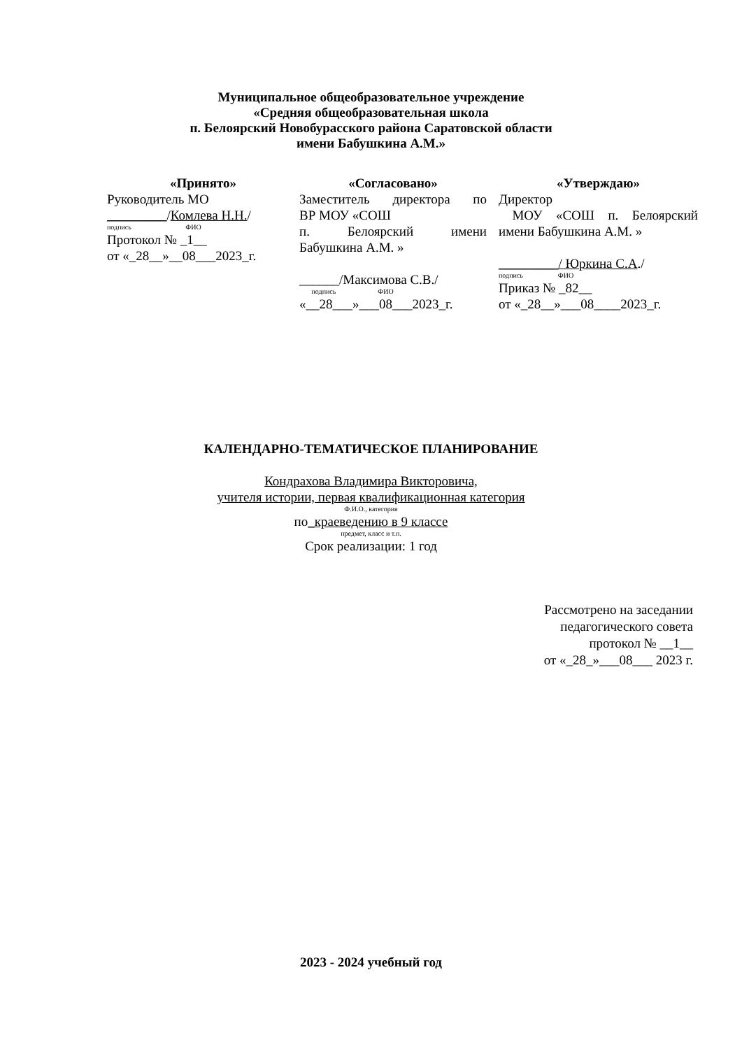Муниципальное общеобразовательное учреждение
«Средняя общеобразовательная школа
п. Белоярский Новобурасского района Саратовской области
имени Бабушкина А.М.»
«Принято»
Руководитель МО
_________/Комлева Н.Н./
подпись ФИО
Протокол № _1__
от «_28__»__08__­_2023_г.
«Согласовано»
Заместитель директора по
ВР МОУ «СОШ
п. Белоярский имени
Бабушкина А.М. »
______/Максимова С.В./
подпись ФИО
«__28___»___08___2023_г.
«Утверждаю»
Директор
МОУ «СОШ п. Белоярский
имени Бабушкина А.М. »
_________/ Юркина С.А./
подпись ФИО
Приказ № _82__
от «_28__»___08____2023_г.
КАЛЕНДАРНО-ТЕМАТИЧЕСКОЕ ПЛАНИРОВАНИЕ
Кондрахова Владимира Викторовича,
учителя истории, первая квалификационная категория
Ф.И.О., категория
по_краеведению в 9 классе
предмет, класс и т.п.
Срок реализации: 1 год
Рассмотрено на заседании
педагогического совета
протокол № __1__
от «_28_»___08___ 2023 г.
2023 - 2024 учебный год